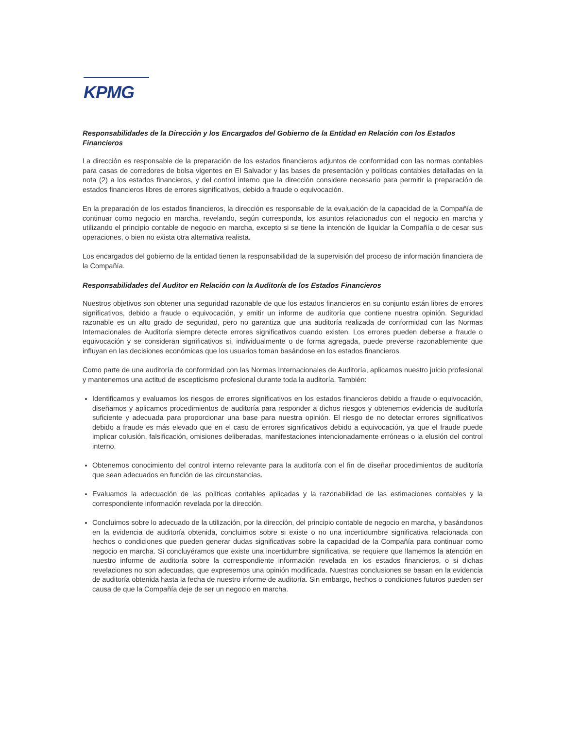KPMG
Responsabilidades de la Dirección y los Encargados del Gobierno de la Entidad en Relación con los Estados Financieros
La dirección es responsable de la preparación de los estados financieros adjuntos de conformidad con las normas contables para casas de corredores de bolsa vigentes en El Salvador y las bases de presentación y políticas contables detalladas en la nota (2) a los estados financieros, y del control interno que la dirección considere necesario para permitir la preparación de estados financieros libres de errores significativos, debido a fraude o equivocación.
En la preparación de los estados financieros, la dirección es responsable de la evaluación de la capacidad de la Compañía de continuar como negocio en marcha, revelando, según corresponda, los asuntos relacionados con el negocio en marcha y utilizando el principio contable de negocio en marcha, excepto si se tiene la intención de liquidar la Compañía o de cesar sus operaciones, o bien no exista otra alternativa realista.
Los encargados del gobierno de la entidad tienen la responsabilidad de la supervisión del proceso de información financiera de la Compañía.
Responsabilidades del Auditor en Relación con la Auditoría de los Estados Financieros
Nuestros objetivos son obtener una seguridad razonable de que los estados financieros en su conjunto están libres de errores significativos, debido a fraude o equivocación, y emitir un informe de auditoría que contiene nuestra opinión. Seguridad razonable es un alto grado de seguridad, pero no garantiza que una auditoría realizada de conformidad con las Normas Internacionales de Auditoría siempre detecte errores significativos cuando existen. Los errores pueden deberse a fraude o equivocación y se consideran significativos si, individualmente o de forma agregada, puede preverse razonablemente que influyan en las decisiones económicas que los usuarios toman basándose en los estados financieros.
Como parte de una auditoría de conformidad con las Normas Internacionales de Auditoría, aplicamos nuestro juicio profesional y mantenemos una actitud de escepticismo profesional durante toda la auditoría. También:
Identificamos y evaluamos los riesgos de errores significativos en los estados financieros debido a fraude o equivocación, diseñamos y aplicamos procedimientos de auditoría para responder a dichos riesgos y obtenemos evidencia de auditoría suficiente y adecuada para proporcionar una base para nuestra opinión. El riesgo de no detectar errores significativos debido a fraude es más elevado que en el caso de errores significativos debido a equivocación, ya que el fraude puede implicar colusión, falsificación, omisiones deliberadas, manifestaciones intencionadamente erróneas o la elusión del control interno.
Obtenemos conocimiento del control interno relevante para la auditoría con el fin de diseñar procedimientos de auditoría que sean adecuados en función de las circunstancias.
Evaluamos la adecuación de las políticas contables aplicadas y la razonabilidad de las estimaciones contables y la correspondiente información revelada por la dirección.
Concluimos sobre lo adecuado de la utilización, por la dirección, del principio contable de negocio en marcha, y basándonos en la evidencia de auditoría obtenida, concluimos sobre si existe o no una incertidumbre significativa relacionada con hechos o condiciones que pueden generar dudas significativas sobre la capacidad de la Compañía para continuar como negocio en marcha. Si concluyéramos que existe una incertidumbre significativa, se requiere que llamemos la atención en nuestro informe de auditoría sobre la correspondiente información revelada en los estados financieros, o si dichas revelaciones no son adecuadas, que expresemos una opinión modificada. Nuestras conclusiones se basan en la evidencia de auditoría obtenida hasta la fecha de nuestro informe de auditoría. Sin embargo, hechos o condiciones futuros pueden ser causa de que la Compañía deje de ser un negocio en marcha.